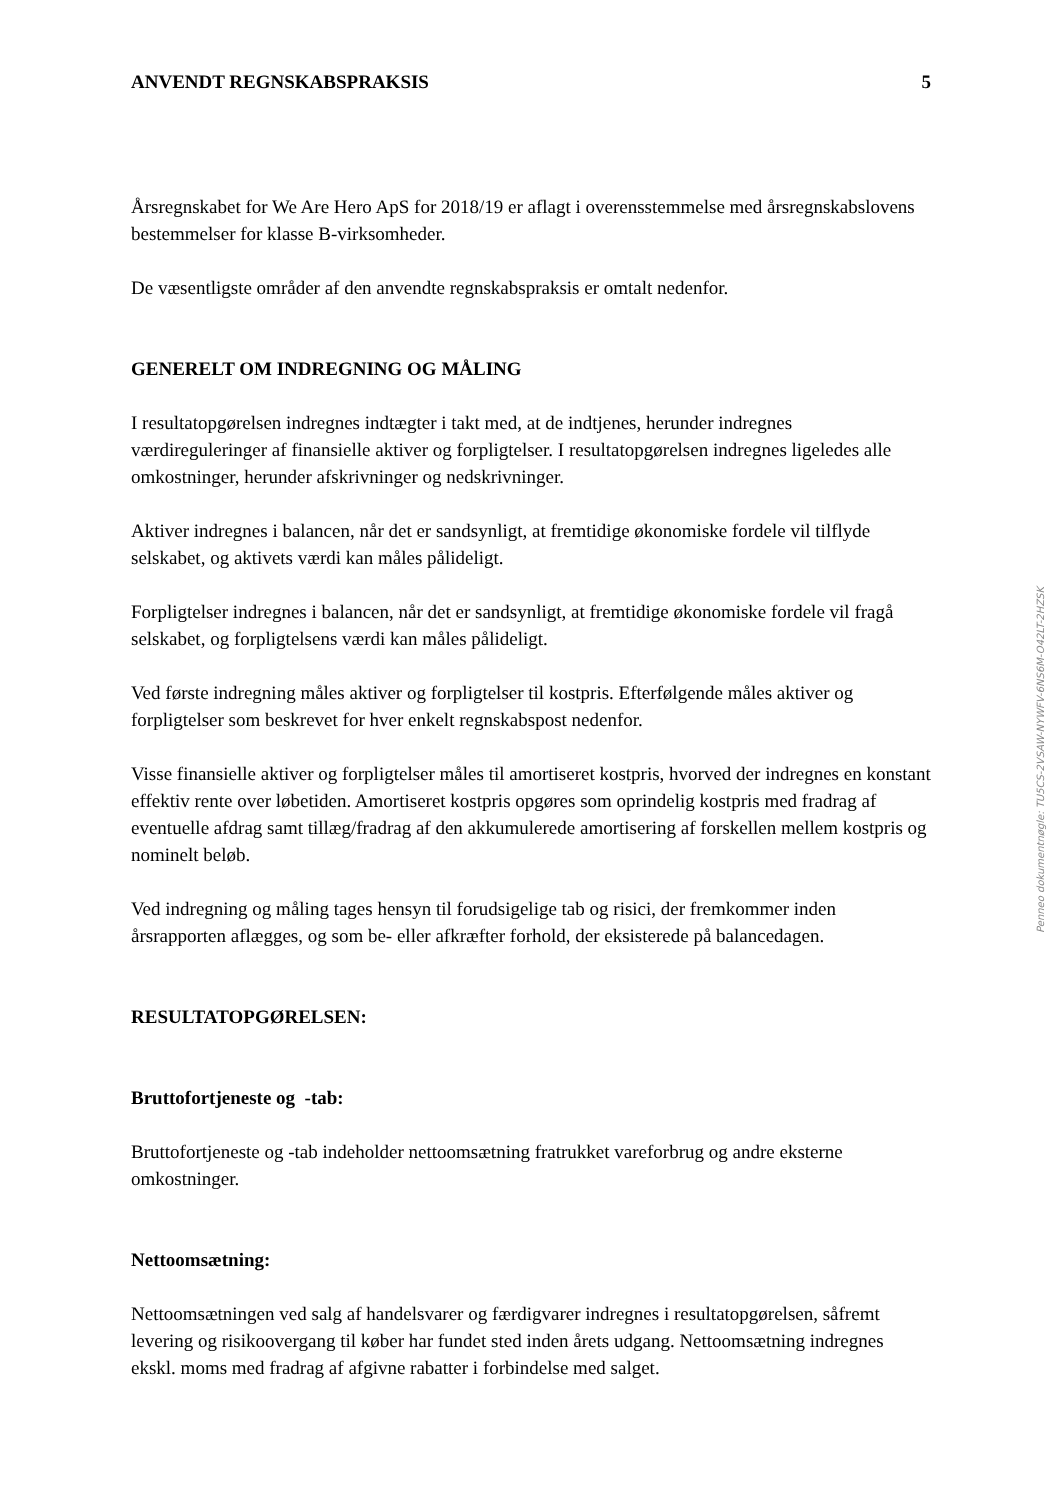ANVENDT REGNSKABSPRAKSIS 5
Årsregnskabet for We Are Hero ApS for 2018/19 er aflagt i overensstemmelse med årsregnskabslovens bestemmelser for klasse B-virksomheder.
De væsentligste områder af den anvendte regnskabspraksis er omtalt nedenfor.
GENERELT OM INDREGNING OG MÅLING
I resultatopgørelsen indregnes indtægter i takt med, at de indtjenes, herunder indregnes værdireguleringer af finansielle aktiver og forpligtelser. I resultatopgørelsen indregnes ligeledes alle omkostninger, herunder afskrivninger og nedskrivninger.
Aktiver indregnes i balancen, når det er sandsynligt, at fremtidige økonomiske fordele vil tilflyde selskabet, og aktivets værdi kan måles pålideligt.
Forpligtelser indregnes i balancen, når det er sandsynligt, at fremtidige økonomiske fordele vil fragå selskabet, og forpligtelsens værdi kan måles pålideligt.
Ved første indregning måles aktiver og forpligtelser til kostpris. Efterfølgende måles aktiver og forpligtelser som beskrevet for hver enkelt regnskabspost nedenfor.
Visse finansielle aktiver og forpligtelser måles til amortiseret kostpris, hvorved der indregnes en konstant effektiv rente over løbetiden. Amortiseret kostpris opgøres som oprindelig kostpris med fradrag af eventuelle afdrag samt tillæg/fradrag af den akkumulerede amortisering af forskellen mellem kostpris og nominelt beløb.
Ved indregning og måling tages hensyn til forudsigelige tab og risici, der fremkommer inden årsrapporten aflægges, og som be- eller afkræfter forhold, der eksisterede på balancedagen.
RESULTATOPGØRELSEN:
Bruttofortjeneste og -tab:
Bruttofortjeneste og -tab indeholder nettoomsætning fratrukket vareforbrug og andre eksterne omkostninger.
Nettoomsætning:
Nettoomsætningen ved salg af handelsvarer og færdigvarer indregnes i resultatopgørelsen, såfremt levering og risikoovergang til køber har fundet sted inden årets udgang. Nettoomsætning indregnes ekskl. moms med fradrag af afgivne rabatter i forbindelse med salget.
Penneo dokumentnøgle: TU5CS-2VSAW-NYWFV-6NS6M-O42LT-2HZSK